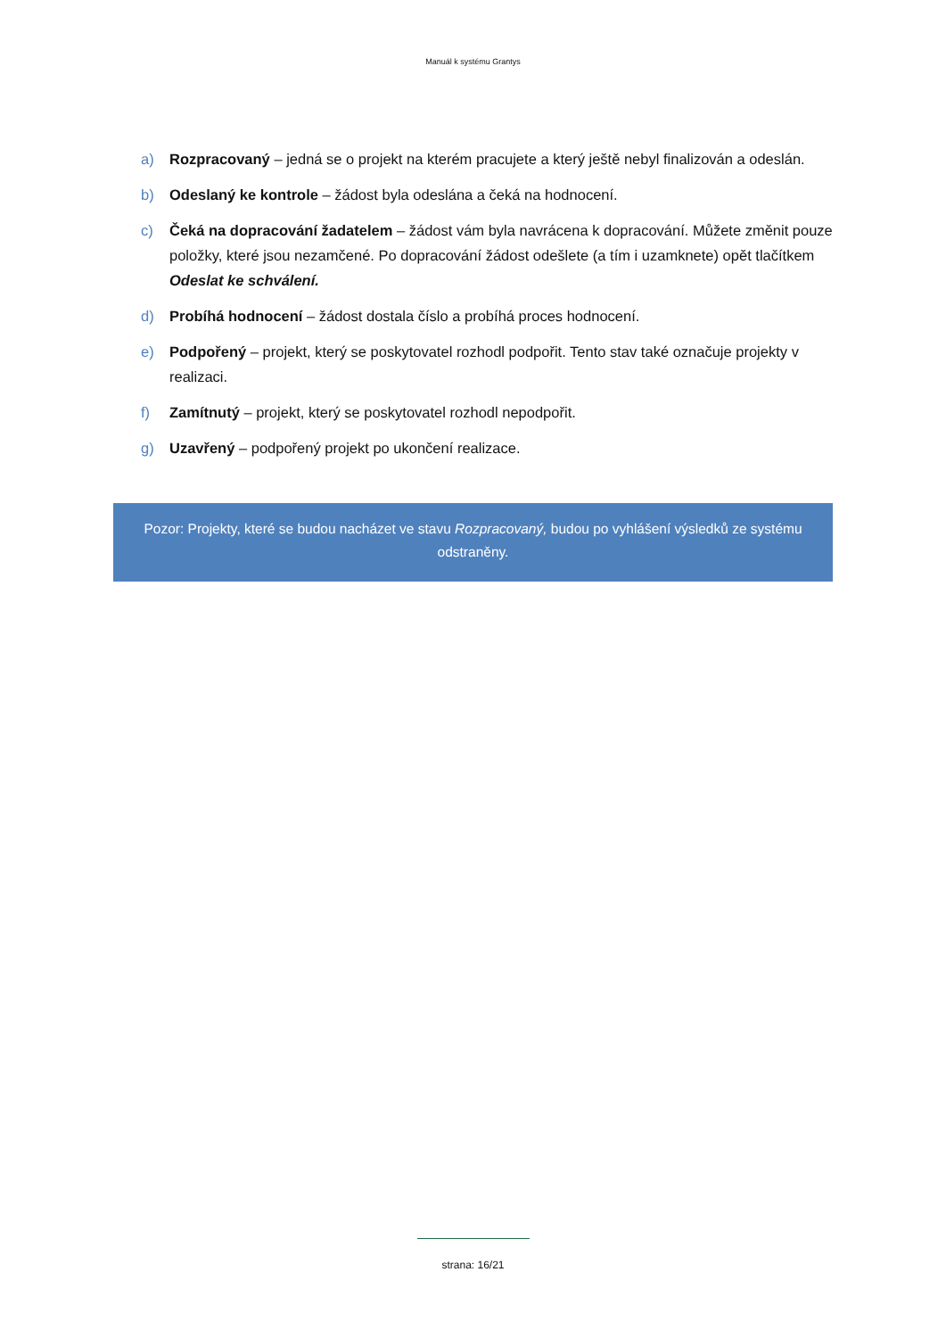Manuál k systému Grantys
a) Rozpracovaný – jedná se o projekt na kterém pracujete a který ještě nebyl finalizován a odeslán.
b) Odeslaný ke kontrole – žádost byla odeslána a čeká na hodnocení.
c) Čeká na dopracování žadatelem – žádost vám byla navrácena k dopracování. Můžete změnit pouze položky, které jsou nezamčené. Po dopracování žádost odešlete (a tím i uzamknete) opět tlačítkem Odeslat ke schválení.
d) Probíhá hodnocení – žádost dostala číslo a probíhá proces hodnocení.
e) Podpořený – projekt, který se poskytovatel rozhodl podpořit. Tento stav také označuje projekty v realizaci.
f) Zamítnutý – projekt, který se poskytovatel rozhodl nepodpořit.
g) Uzavřený – podpořený projekt po ukončení realizace.
Pozor: Projekty, které se budou nacházet ve stavu Rozpracovaný, budou po vyhlášení výsledků ze systému odstraněny.
strana: 16/21